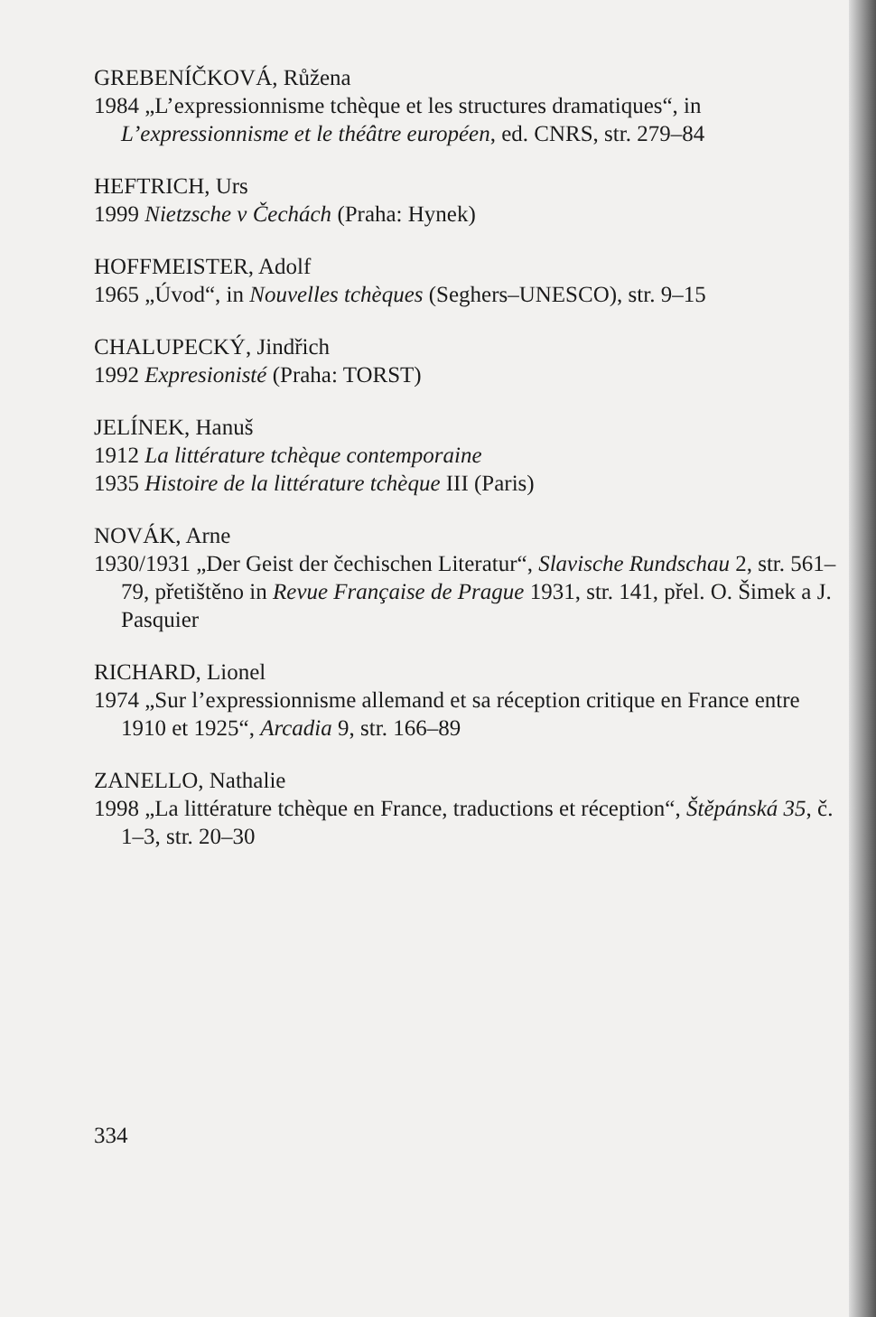GREBENÍČKOVÁ, Růžena
1984 „L’expressionnisme tchèque et les structures dramatiques“, in L’expressionnisme et le théâtre européen, ed. CNRS, str. 279–84
HEFTRICH, Urs
1999 Nietzsche v Čechách (Praha: Hynek)
HOFFMEISTER, Adolf
1965 „Úvod“, in Nouvelles tchèques (Seghers–UNESCO), str. 9–15
CHALUPECKÝ, Jindřich
1992 Expresionisté (Praha: TORST)
JELÍNEK, Hanuš
1912 La littérature tchèque contemporaine
1935 Histoire de la littérature tchèque III (Paris)
NOVÁK, Arne
1930/1931 „Der Geist der čechischen Literatur“, Slavische Rundschau 2, str. 561–79, přetištěno in Revue Française de Prague 1931, str. 141, přel. O. Šimek a J. Pasquier
RICHARD, Lionel
1974 „Sur l’expressionnisme allemand et sa réception critique en France entre 1910 et 1925“, Arcadia 9, str. 166–89
ZANELLO, Nathalie
1998 „La littérature tchèque en France, traductions et réception“, Štěpánská 35, č. 1–3, str. 20–30
334